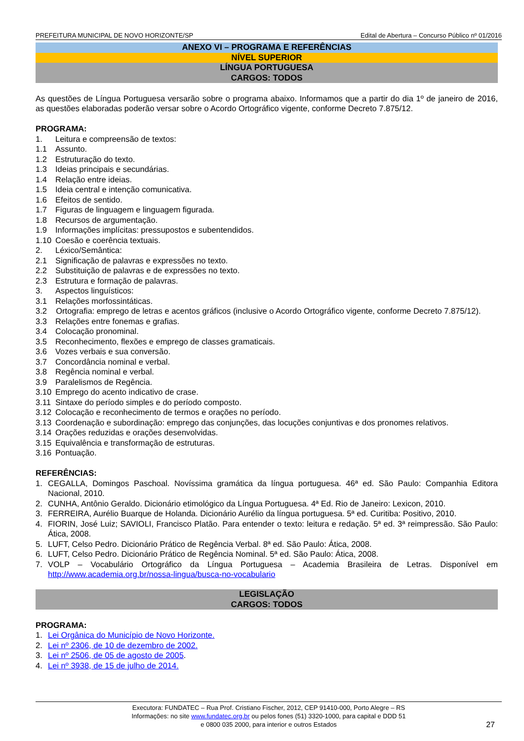PREFEITURA MUNICIPAL DE NOVO HORIZONTE/SP Edital de Abertura – Concurso Público nº 01/2016
ANEXO VI – PROGRAMA E REFERÊNCIAS
NÍVEL SUPERIOR
LÍNGUA PORTUGUESA
CARGOS: TODOS
As questões de Língua Portuguesa versarão sobre o programa abaixo. Informamos que a partir do dia 1º de janeiro de 2016, as questões elaboradas poderão versar sobre o Acordo Ortográfico vigente, conforme Decreto 7.875/12.
PROGRAMA:
1. Leitura e compreensão de textos:
1.1 Assunto.
1.2 Estruturação do texto.
1.3 Ideias principais e secundárias.
1.4 Relação entre ideias.
1.5 Ideia central e intenção comunicativa.
1.6 Efeitos de sentido.
1.7 Figuras de linguagem e linguagem figurada.
1.8 Recursos de argumentação.
1.9 Informações implícitas: pressupostos e subentendidos.
1.10 Coesão e coerência textuais.
2. Léxico/Semântica:
2.1 Significação de palavras e expressões no texto.
2.2 Substituição de palavras e de expressões no texto.
2.3 Estrutura e formação de palavras.
3. Aspectos linguísticos:
3.1 Relações morfossintáticas.
3.2 Ortografia: emprego de letras e acentos gráficos (inclusive o Acordo Ortográfico vigente, conforme Decreto 7.875/12).
3.3 Relações entre fonemas e grafias.
3.4 Colocação pronominal.
3.5 Reconhecimento, flexões e emprego de classes gramaticais.
3.6 Vozes verbais e sua conversão.
3.7 Concordância nominal e verbal.
3.8 Regência nominal e verbal.
3.9 Paralelismos de Regência.
3.10 Emprego do acento indicativo de crase.
3.11 Sintaxe do período simples e do período composto.
3.12 Colocação e reconhecimento de termos e orações no período.
3.13 Coordenação e subordinação: emprego das conjunções, das locuções conjuntivas e dos pronomes relativos.
3.14 Orações reduzidas e orações desenvolvidas.
3.15 Equivalência e transformação de estruturas.
3.16 Pontuação.
REFERÊNCIAS:
1. CEGALLA, Domingos Paschoal. Novíssima gramática da língua portuguesa. 46ª ed. São Paulo: Companhia Editora Nacional, 2010.
2. CUNHA, Antônio Geraldo. Dicionário etimológico da Língua Portuguesa. 4ª Ed. Rio de Janeiro: Lexicon, 2010.
3. FERREIRA, Aurélio Buarque de Holanda. Dicionário Aurélio da língua portuguesa. 5ª ed. Curitiba: Positivo, 2010.
4. FIORIN, José Luiz; SAVIOLI, Francisco Platão. Para entender o texto: leitura e redação. 5ª ed. 3ª reimpressão. São Paulo: Ática, 2008.
5. LUFT, Celso Pedro. Dicionário Prático de Regência Verbal. 8ª ed. São Paulo: Ática, 2008.
6. LUFT, Celso Pedro. Dicionário Prático de Regência Nominal. 5ª ed. São Paulo: Ática, 2008.
7. VOLP – Vocabulário Ortográfico da Língua Portuguesa – Academia Brasileira de Letras. Disponível em http://www.academia.org.br/nossa-lingua/busca-no-vocabulario
LEGISLAÇÃO
CARGOS: TODOS
PROGRAMA:
1. Lei Orgânica do Município de Novo Horizonte.
2. Lei nº 2306, de 10 de dezembro de 2002.
3. Lei nº 2506, de 05 de agosto de 2005.
4. Lei nº 3938, de 15 de julho de 2014.
Executora: FUNDATEC – Rua Prof. Cristiano Fischer, 2012, CEP 91410-000, Porto Alegre – RS
Informações: no site www.fundatec.org.br ou pelos fones (51) 3320-1000, para capital e DDD 51
e 0800 035 2000, para interior e outros Estados
27